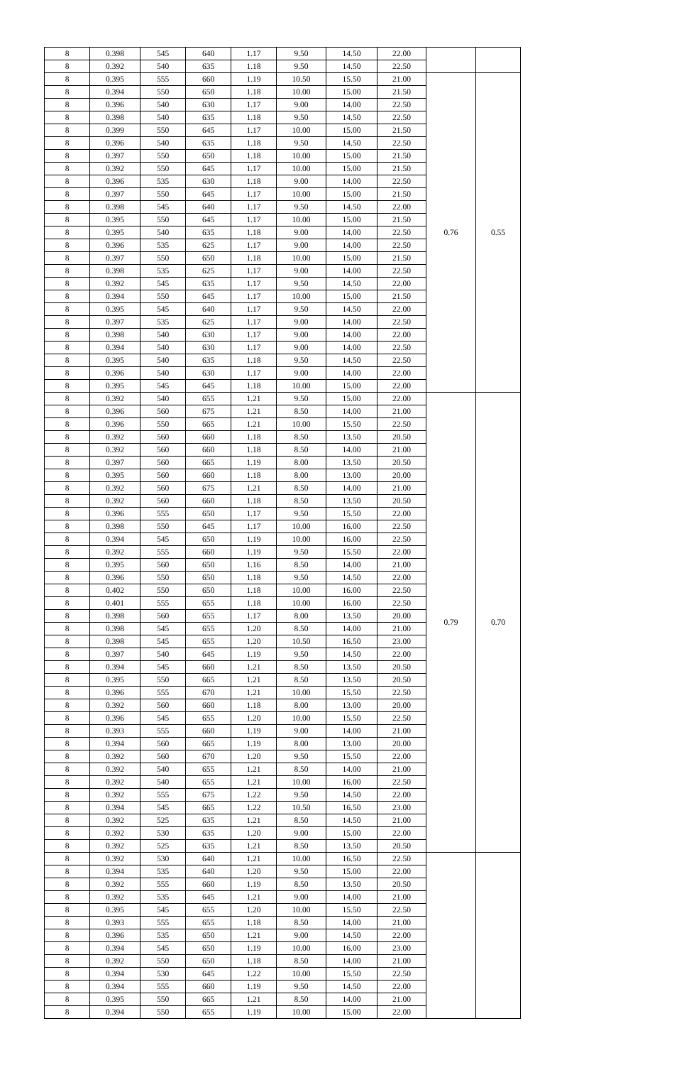| 8 | 0.398 | 545 | 640 | 1.17 | 9.50 | 14.50 | 22.00 | | |
| 8 | 0.392 | 540 | 635 | 1.18 | 9.50 | 14.50 | 22.50 | | |
| 8 | 0.395 | 555 | 660 | 1.19 | 10.50 | 15.50 | 21.00 | 0.76 | 0.55 |
| 8 | 0.394 | 550 | 650 | 1.18 | 10.00 | 15.00 | 21.50 | | |
| 8 | 0.396 | 540 | 630 | 1.17 | 9.00 | 14.00 | 22.50 | | |
| 8 | 0.398 | 540 | 635 | 1.18 | 9.50 | 14.50 | 22.50 | | |
| 8 | 0.399 | 550 | 645 | 1.17 | 10.00 | 15.00 | 21.50 | | |
| 8 | 0.396 | 540 | 635 | 1.18 | 9.50 | 14.50 | 22.50 | | |
| 8 | 0.397 | 550 | 650 | 1.18 | 10.00 | 15.00 | 21.50 | | |
| 8 | 0.392 | 550 | 645 | 1.17 | 10.00 | 15.00 | 21.50 | | |
| 8 | 0.396 | 535 | 630 | 1.18 | 9.00 | 14.00 | 22.50 | | |
| 8 | 0.397 | 550 | 645 | 1.17 | 10.00 | 15.00 | 21.50 | | |
| 8 | 0.398 | 545 | 640 | 1.17 | 9.50 | 14.50 | 22.00 | | |
| 8 | 0.395 | 550 | 645 | 1.17 | 10.00 | 15.00 | 21.50 | | |
| 8 | 0.395 | 540 | 635 | 1.18 | 9.00 | 14.00 | 22.50 | | |
| 8 | 0.396 | 535 | 625 | 1.17 | 9.00 | 14.00 | 22.50 | | |
| 8 | 0.397 | 550 | 650 | 1.18 | 10.00 | 15.00 | 21.50 | | |
| 8 | 0.398 | 535 | 625 | 1.17 | 9.00 | 14.00 | 22.50 | | |
| 8 | 0.392 | 545 | 635 | 1.17 | 9.50 | 14.50 | 22.00 | | |
| 8 | 0.394 | 550 | 645 | 1.17 | 10.00 | 15.00 | 21.50 | | |
| 8 | 0.395 | 545 | 640 | 1.17 | 9.50 | 14.50 | 22.00 | | |
| 8 | 0.397 | 535 | 625 | 1.17 | 9.00 | 14.00 | 22.50 | | |
| 8 | 0.398 | 540 | 630 | 1.17 | 9.00 | 14.00 | 22.00 | | |
| 8 | 0.394 | 540 | 630 | 1.17 | 9.00 | 14.00 | 22.50 | | |
| 8 | 0.395 | 540 | 635 | 1.18 | 9.50 | 14.50 | 22.50 | | |
| 8 | 0.396 | 540 | 630 | 1.17 | 9.00 | 14.00 | 22.00 | | |
| 8 | 0.395 | 545 | 645 | 1.18 | 10.00 | 15.00 | 22.00 | | |
| 8 | 0.392 | 540 | 655 | 1.21 | 9.50 | 15.00 | 22.00 | 0.79 | 0.70 |
| 8 | 0.396 | 560 | 675 | 1.21 | 8.50 | 14.00 | 21.00 | | |
| 8 | 0.396 | 550 | 665 | 1.21 | 10.00 | 15.50 | 22.50 | | |
| 8 | 0.392 | 560 | 660 | 1.18 | 8.50 | 13.50 | 20.50 | | |
| 8 | 0.392 | 560 | 660 | 1.18 | 8.50 | 14.00 | 21.00 | | |
| 8 | 0.397 | 560 | 665 | 1.19 | 8.00 | 13.50 | 20.50 | | |
| 8 | 0.395 | 560 | 660 | 1.18 | 8.00 | 13.00 | 20.00 | | |
| 8 | 0.392 | 560 | 675 | 1.21 | 8.50 | 14.00 | 21.00 | | |
| 8 | 0.392 | 560 | 660 | 1.18 | 8.50 | 13.50 | 20.50 | | |
| 8 | 0.396 | 555 | 650 | 1.17 | 9.50 | 15.50 | 22.00 | | |
| 8 | 0.398 | 550 | 645 | 1.17 | 10.00 | 16.00 | 22.50 | | |
| 8 | 0.394 | 545 | 650 | 1.19 | 10.00 | 16.00 | 22.50 | | |
| 8 | 0.392 | 555 | 660 | 1.19 | 9.50 | 15.50 | 22.00 | | |
| 8 | 0.395 | 560 | 650 | 1.16 | 8.50 | 14.00 | 21.00 | | |
| 8 | 0.396 | 550 | 650 | 1.18 | 9.50 | 14.50 | 22.00 | | |
| 8 | 0.402 | 550 | 650 | 1.18 | 10.00 | 16.00 | 22.50 | | |
| 8 | 0.401 | 555 | 655 | 1.18 | 10.00 | 16.00 | 22.50 | | |
| 8 | 0.398 | 560 | 655 | 1.17 | 8.00 | 13.50 | 20.00 | | |
| 8 | 0.398 | 545 | 655 | 1.20 | 8.50 | 14.00 | 21.00 | | |
| 8 | 0.398 | 545 | 655 | 1.20 | 10.50 | 16.50 | 23.00 | | |
| 8 | 0.397 | 540 | 645 | 1.19 | 9.50 | 14.50 | 22.00 | | |
| 8 | 0.394 | 545 | 660 | 1.21 | 8.50 | 13.50 | 20.50 | | |
| 8 | 0.395 | 550 | 665 | 1.21 | 8.50 | 13.50 | 20.50 | | |
| 8 | 0.396 | 555 | 670 | 1.21 | 10.00 | 15.50 | 22.50 | | |
| 8 | 0.392 | 560 | 660 | 1.18 | 8.00 | 13.00 | 20.00 | | |
| 8 | 0.396 | 545 | 655 | 1.20 | 10.00 | 15.50 | 22.50 | | |
| 8 | 0.393 | 555 | 660 | 1.19 | 9.00 | 14.00 | 21.00 | | |
| 8 | 0.394 | 560 | 665 | 1.19 | 8.00 | 13.00 | 20.00 | | |
| 8 | 0.392 | 560 | 670 | 1.20 | 9.50 | 15.50 | 22.00 | | |
| 8 | 0.392 | 540 | 655 | 1.21 | 8.50 | 14.00 | 21.00 | | |
| 8 | 0.392 | 540 | 655 | 1.21 | 10.00 | 16.00 | 22.50 | | |
| 8 | 0.392 | 555 | 675 | 1.22 | 9.50 | 14.50 | 22.00 | | |
| 8 | 0.394 | 545 | 665 | 1.22 | 10.50 | 16.50 | 23.00 | | |
| 8 | 0.392 | 525 | 635 | 1.21 | 8.50 | 14.50 | 21.00 | | |
| 8 | 0.392 | 530 | 635 | 1.20 | 9.00 | 15.00 | 22.00 | | |
| 8 | 0.392 | 525 | 635 | 1.21 | 8.50 | 13.50 | 20.50 | | |
| 8 | 0.392 | 530 | 640 | 1.21 | 10.00 | 16.50 | 22.50 | | |
| 8 | 0.394 | 535 | 640 | 1.20 | 9.50 | 15.00 | 22.00 | | |
| 8 | 0.392 | 555 | 660 | 1.19 | 8.50 | 13.50 | 20.50 | | |
| 8 | 0.392 | 535 | 645 | 1.21 | 9.00 | 14.00 | 21.00 | | |
| 8 | 0.395 | 545 | 655 | 1.20 | 10.00 | 15.50 | 22.50 | | |
| 8 | 0.393 | 555 | 655 | 1.18 | 8.50 | 14.00 | 21.00 | | |
| 8 | 0.396 | 535 | 650 | 1.21 | 9.00 | 14.50 | 22.00 | | |
| 8 | 0.394 | 545 | 650 | 1.19 | 10.00 | 16.00 | 23.00 | | |
| 8 | 0.392 | 550 | 650 | 1.18 | 8.50 | 14.00 | 21.00 | | |
| 8 | 0.394 | 530 | 645 | 1.22 | 10.00 | 15.50 | 22.50 | | |
| 8 | 0.394 | 555 | 660 | 1.19 | 9.50 | 14.50 | 22.00 | | |
| 8 | 0.395 | 550 | 665 | 1.21 | 8.50 | 14.00 | 21.00 | | |
| 8 | 0.394 | 550 | 655 | 1.19 | 10.00 | 15.00 | 22.00 | | |